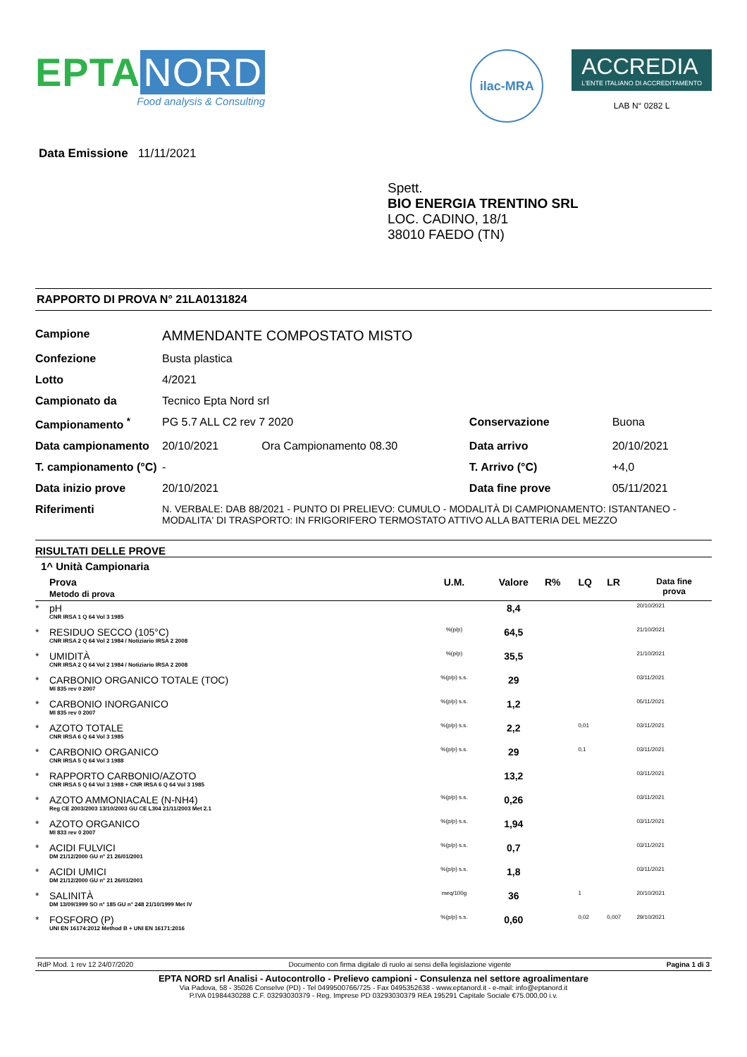EPTA NORD
Food analysis & Consulting
ilac-MRA
ACCREDIA
L'ENTE ITALIANO DI ACCREDITAMENTO
LAB N° 0282 L
Data Emissione 11/11/2021
Spett.
BIO ENERGIA TRENTINO SRL
LOC. CADINO, 18/1
38010 FAEDO (TN)
RAPPORTO DI PROVA N° 21LA0131824
| Campione | AMMENDANTE COMPOSTATO MISTO | | | |
| Confezione | Busta plastica | | | |
| Lotto | 4/2021 | | | |
| Campionato da | Tecnico Epta Nord srl | | | |
| Campionamento <sup>*</sup> | PG 5.7 ALL C2 rev 7 2020 | | Conservazione | Buona |
| Data campionamento | 20/10/2021 | Ora Campionamento 08.30 | Data arrivo | 20/10/2021 |
| T. campionamento (°C) | - | | T. Arrivo (°C) | +4,0 |
| Data inizio prove | 20/10/2021 | | Data fine prove | 05/11/2021 |
| Riferimenti | N. VERBALE: DAB 88/2021 - PUNTO DI PRELIEVO: CUMULO - MODALITÀ DI CAMPIONAMENTO: ISTANTANEO - MODALITA' DI TRASPORTO: IN FRIGORIFERO TERMOSTATO ATTIVO ALLA BATTERIA DEL MEZZO | | | |
RISULTATI DELLE PROVE
1^ Unità Campionaria
| | Prova Metodo di prova | U.M. | Valore | R% | LQ | LR | Data fine prova |
| * | pH CNR IRSA 1 Q 64 Vol 3 1985 | | 8,4 | | | | 20/10/2021 |
| * | RESIDUO SECCO (105°C) CNR IRSA 2 Q 64 Vol 2 1984 / Notiziario IRSA 2 2008 | %(p/p) | 64,5 | | | | 21/10/2021 |
| * | UMIDITÀ CNR IRSA 2 Q 64 Vol 2 1984 / Notiziario IRSA 2 2008 | %(p/p) | 35,5 | | | | 21/10/2021 |
| * | CARBONIO ORGANICO TOTALE (TOC) MI 835 rev 0 2007 | %(p/p) s.s. | 29 | | | | 03/11/2021 |
| * | CARBONIO INORGANICO MI 835 rev 0 2007 | %(p/p) s.s. | 1,2 | | | | 05/11/2021 |
| * | AZOTO TOTALE CNR IRSA 6 Q 64 Vol 3 1985 | %(p/p) s.s. | 2,2 | | 0,01 | | 03/11/2021 |
| * | CARBONIO ORGANICO CNR IRSA 5 Q 64 Vol 3 1988 | %(p/p) s.s. | 29 | | 0,1 | | 03/11/2021 |
| * | RAPPORTO CARBONIO/AZOTO CNR IRSA 5 Q 64 Vol 3 1988 + CNR IRSA 6 Q 64 Vol 3 1985 | | 13,2 | | | | 03/11/2021 |
| * | AZOTO AMMONIACALE (N-NH4) Reg CE 2003/2003 13/10/2003 GU CE L304 21/11/2003 Met 2.1 | %(p/p) s.s. | 0,26 | | | | 03/11/2021 |
| * | AZOTO ORGANICO MI 833 rev 0 2007 | %(p/p) s.s. | 1,94 | | | | 03/11/2021 |
| * | ACIDI FULVICI DM 21/12/2000 GU n° 21 26/01/2001 | %(p/p) s.s. | 0,7 | | | | 03/11/2021 |
| * | ACIDI UMICI DM 21/12/2000 GU n° 21 26/01/2001 | %(p/p) s.s. | 1,8 | | | | 03/11/2021 |
| * | SALINITÀ DM 13/09/1999 SO n° 185 GU n° 248 21/10/1999 Met IV | meq/100g | 36 | | 1 | | 20/10/2021 |
| * | FOSFORO (P) UNI EN 16174:2012 Method B + UNI EN 16171:2016 | %(p/p) s.s. | 0,60 | | 0,02 | 0,007 | 29/10/2021 |
RdP Mod. 1 rev 12 24/07/2020 Documento con firma digitale di ruolo ai sensi della legislazione vigente Pagina 1 di 3
EPTA NORD srl Analisi - Autocontrollo - Prelievo campioni - Consulenza nel settore agroalimentare
Via Padova, 58 - 35026 Conselve (PD) - Tel 0499500766/725 - Fax 0495352638 - www.eptanord.it - e-mail: info@eptanord.it
P.IVA 01984430288 C.F. 03293030379 - Reg. Imprese PD 03293030379 REA 195291 Capitale Sociale €75.000,00 i.v.